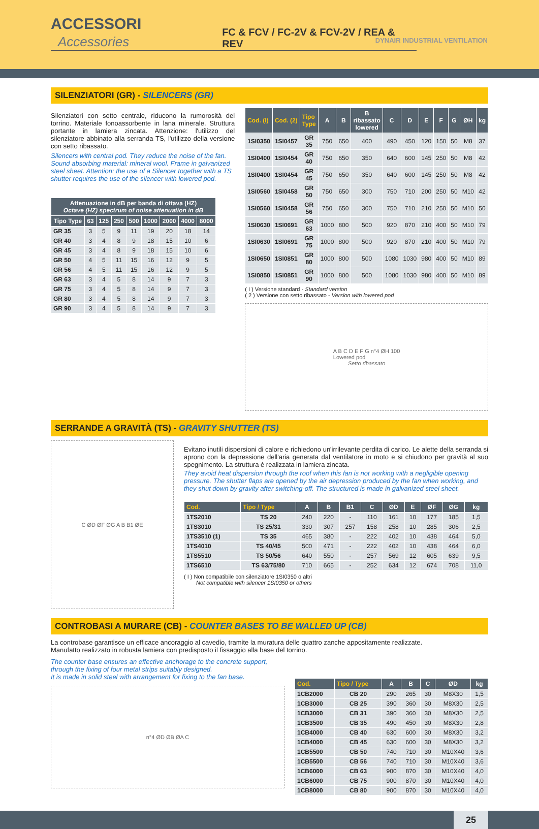ACCESSORI Accessories
FC & FCV / FC-2V & FCV-2V / REA & REV
DYNAIR INDUSTRIAL VENTILATION
SILENZIATORI (GR) - SILENCERS (GR)
Silenziatori con setto centrale, riducono la rumorosità del torrino. Materiale fonoassorbente in lana minerale. Struttura portante in lamiera zincata. Attenzione: l'utilizzo del silenziatore abbinato alla serranda TS, l'utilizzo della versione con setto ribassato.
Silencers with central pod. They reduce the noise of the fan. Sound absorbing material: mineral wool. Frame in galvanized steel sheet. Attention: the use of a Silencer together with a TS shutter requires the use of the silencer with lowered pod.
| Attenuazione in dB per banda di ottava (HZ) Octave (HZ) spectrum of noise attenuation in dB | | | | | | | | |
| --- | --- | --- | --- | --- | --- | --- | --- | --- |
| Tipo Type | 63 | 125 | 250 | 500 | 1000 | 2000 | 4000 | 8000 |
| GR 35 | 3 | 5 | 9 | 11 | 19 | 20 | 18 | 14 |
| GR 40 | 3 | 4 | 8 | 9 | 18 | 15 | 10 | 6 |
| GR 45 | 3 | 4 | 8 | 9 | 18 | 15 | 10 | 6 |
| GR 50 | 4 | 5 | 11 | 15 | 16 | 12 | 9 | 5 |
| GR 56 | 4 | 5 | 11 | 15 | 16 | 12 | 9 | 5 |
| GR 63 | 3 | 4 | 5 | 8 | 14 | 9 | 7 | 3 |
| GR 75 | 3 | 4 | 5 | 8 | 14 | 9 | 7 | 3 |
| GR 80 | 3 | 4 | 5 | 8 | 14 | 9 | 7 | 3 |
| GR 90 | 3 | 4 | 5 | 8 | 14 | 9 | 7 | 3 |
| Cod. (I) | Cod. (2) | Tipo Type | A | B | B ribassato lowered | C | D | E | F | G | ØH | kg |
| --- | --- | --- | --- | --- | --- | --- | --- | --- | --- | --- | --- | --- |
| 1SI0350 | 1SI0457 | GR 35 | 750 | 650 | 400 | 490 | 450 | 120 | 150 | 50 | M8 | 37 |
| 1SI0400 | 1SI0454 | GR 40 | 750 | 650 | 350 | 640 | 600 | 145 | 250 | 50 | M8 | 42 |
| 1SI0400 | 1SI0454 | GR 45 | 750 | 650 | 350 | 640 | 600 | 145 | 250 | 50 | M8 | 42 |
| 1SI0560 | 1SI0458 | GR 50 | 750 | 650 | 300 | 750 | 710 | 200 | 250 | 50 | M10 | 42 |
| 1SI0560 | 1SI0458 | GR 56 | 750 | 650 | 300 | 750 | 710 | 210 | 250 | 50 | M10 | 50 |
| 1SI0630 | 1SI0691 | GR 63 | 1000 | 800 | 500 | 920 | 870 | 210 | 400 | 50 | M10 | 79 |
| 1SI0630 | 1SI0691 | GR 75 | 1000 | 800 | 500 | 920 | 870 | 210 | 400 | 50 | M10 | 79 |
| 1SI0650 | 1SI0851 | GR 80 | 1000 | 800 | 500 | 1080 | 1030 | 980 | 400 | 50 | M10 | 89 |
| 1SI0850 | 1SI0851 | GR 90 | 1000 | 800 | 500 | 1080 | 1030 | 980 | 400 | 50 | M10 | 89 |
( I ) Versione standard - Standard version
( 2 ) Versione con setto ribassato - Version with lowered pod
A B C D E F G n°4 ØH 100
Lowered pod
Setto ribassato
SERRANDE A GRAVITÀ (TS) - GRAVITY SHUTTER (TS)
C ØD ØF ØG A B B1 ØE
Evitano inutili dispersioni di calore e richiedono un'irrilevante perdita di carico. Le alette della serranda si aprono con la depressione dell'aria generata dal ventilatore in moto e si chiudono per gravità al suo spegnimento. La struttura è realizzata in lamiera zincata.
They avoid heat dispersion through the roof when this fan is not working with a negligible opening pressure. The shutter flaps are opened by the air depression produced by the fan when working, and they shut down by gravity after switching-off. The structured is made in galvanized steel sheet.
| Cod. | Tipo / Type | A | B | B1 | C | ØD | E | ØF | ØG | kg |
| --- | --- | --- | --- | --- | --- | --- | --- | --- | --- | --- |
| 1TS2010 | TS 20 | 240 | 220 | - | 110 | 161 | 10 | 177 | 185 | 1,5 |
| 1TS3010 | TS 25/31 | 330 | 307 | 257 | 158 | 258 | 10 | 285 | 306 | 2,5 |
| 1TS3510 (1) | TS 35 | 465 | 380 | - | 222 | 402 | 10 | 438 | 464 | 5,0 |
| 1TS4010 | TS 40/45 | 500 | 471 | - | 222 | 402 | 10 | 438 | 464 | 6,0 |
| 1TS5510 | TS 50/56 | 640 | 550 | - | 257 | 569 | 12 | 605 | 639 | 9,5 |
| 1TS6510 | TS 63/75/80 | 710 | 665 | - | 252 | 634 | 12 | 674 | 708 | 11,0 |
( I ) Non compatibile con silenziatore 1SI0350 o altri
Not compatible with silencer 1SI0350 or others
CONTROBASI A MURARE (CB) - COUNTER BASES TO BE WALLED UP (CB)
La controbase garantisce un efficace ancoraggio al cavedio, tramite la muratura delle quattro zanche appositamente realizzate.
Manufatto realizzato in robusta lamiera con predisposto il fissaggio alla base del torrino.
The counter base ensures an effective anchorage to the concrete support, through the fixing of four metal strips suitably designed.
It is made in solid steel with arrangement for fixing to the fan base.
n°4 ØD ØB ØA C
| Cod. | Tipo / Type | A | B | C | ØD | kg |
| --- | --- | --- | --- | --- | --- | --- |
| 1CB2000 | CB 20 | 290 | 265 | 30 | M8X30 | 1,5 |
| 1CB3000 | CB 25 | 390 | 360 | 30 | M8X30 | 2,5 |
| 1CB3000 | CB 31 | 390 | 360 | 30 | M8X30 | 2,5 |
| 1CB3500 | CB 35 | 490 | 450 | 30 | M8X30 | 2,8 |
| 1CB4000 | CB 40 | 630 | 600 | 30 | M8X30 | 3,2 |
| 1CB4000 | CB 45 | 630 | 600 | 30 | M8X30 | 3,2 |
| 1CB5500 | CB 50 | 740 | 710 | 30 | M10X40 | 3,6 |
| 1CB5500 | CB 56 | 740 | 710 | 30 | M10X40 | 3,6 |
| 1CB6000 | CB 63 | 900 | 870 | 30 | M10X40 | 4,0 |
| 1CB6000 | CB 75 | 900 | 870 | 30 | M10X40 | 4,0 |
| 1CB8000 | CB 80 | 900 | 870 | 30 | M10X40 | 4,0 |
25